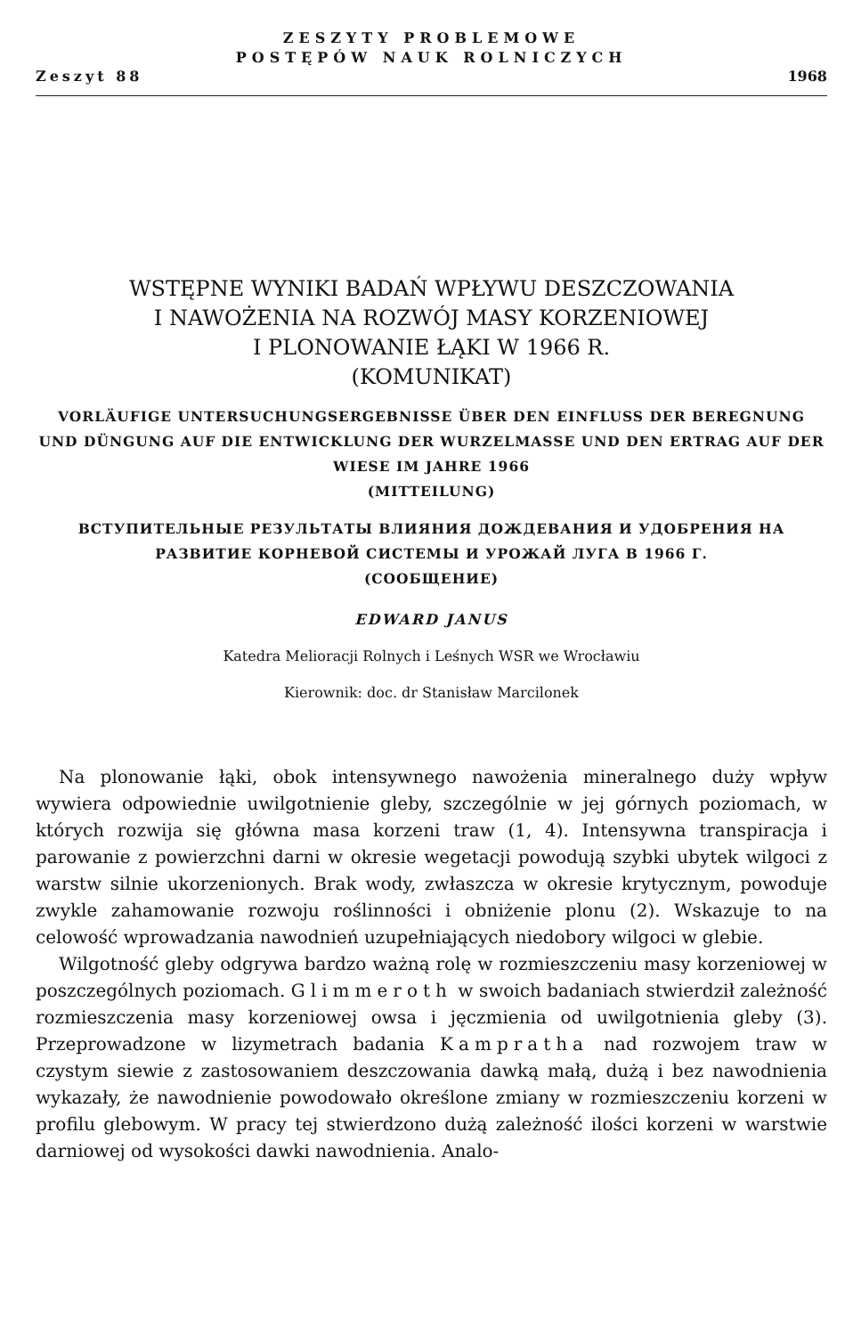ZESZYTY PROBLEMOWE
POSTĘPÓW NAUK ROLNICZYCH
Zeszyt 88 1968
WSTĘPNE WYNIKI BADAŃ WPŁYWU DESZCZOWANIA
I NAWOŻENIA NA ROZWÓJ MASY KORZENIOWEJ
I PLONOWANIE ŁĄKI W 1966 R.
(KOMUNIKAT)
VORLÄUFIGE UNTERSUCHUNGSERGEBNISSE ÜBER DEN EINFLUSS DER BEREGNUNG UND DÜNGUNG AUF DIE ENTWICKLUNG DER WURZELMASSE UND DEN ERTRAG AUF DER WIESE IM JAHRE 1966
(MITTEILUNG)
ВСТУПИТЕЛЬНЫЕ РЕЗУЛЬТАТЫ ВЛИЯНИЯ ДОЖДЕВАНИЯ И УДОБРЕНИЯ НА РАЗВИТИЕ КОРНЕВОЙ СИСТЕМЫ И УРОЖАЙ ЛУГА В 1966 Г.
(СООБЩЕНИЕ)
EDWARD JANUS
Katedra Melioracji Rolnych i Leśnych WSR we Wrocławiu
Kierownik: doc. dr Stanisław Marcilonek
Na plonowanie łąki, obok intensywnego nawożenia mineralnego duży wpływ wywiera odpowiednie uwilgotnienie gleby, szczególnie w jej górnych poziomach, w których rozwija się główna masa korzeni traw (1, 4). Intensywna transpiracja i parowanie z powierzchni darni w okresie wegetacji powodują szybki ubytek wilgoci z warstw silnie ukorzenionych. Brak wody, zwłaszcza w okresie krytycznym, powoduje zwykle zahamowanie rozwoju roślinności i obniżenie plonu (2). Wskazuje to na celowość wprowadzania nawodnień uzupełniających niedobory wilgoci w glebie.
Wilgotność gleby odgrywa bardzo ważną rolę w rozmieszczeniu masy korzeniowej w poszczególnych poziomach. Glimmeroth w swoich badaniach stwierdził zależność rozmieszczenia masy korzeniowej owsa i jęczmienia od uwilgotnienia gleby (3). Przeprowadzone w lizymetrach badania Kampratha nad rozwojem traw w czystym siewie z zastosowaniem deszczowania dawką małą, dużą i bez nawodnienia wykazały, że nawodnienie powodowało określone zmiany w rozmieszczeniu korzeni w profilu glebowym. W pracy tej stwierdzono dużą zależność ilości korzeni w warstwie darniowej od wysokości dawki nawodnienia. Analo-